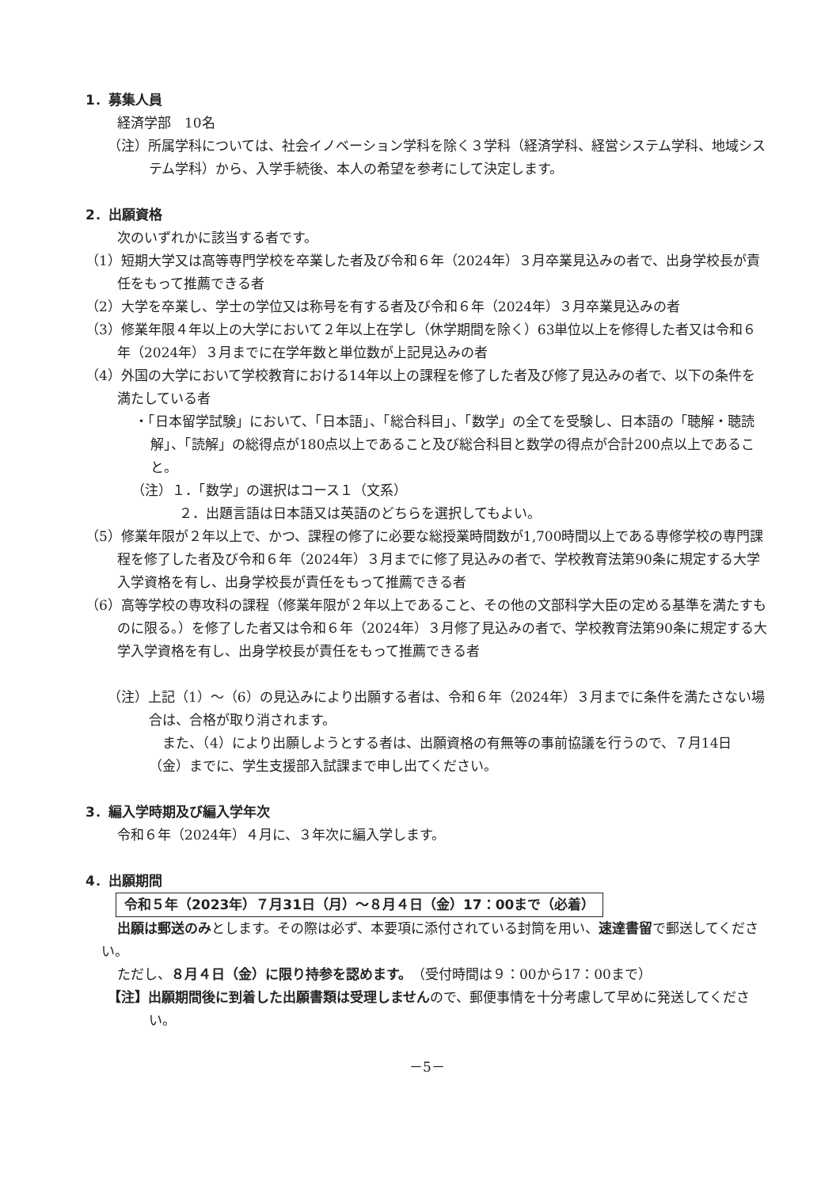1．募集人員
経済学部　10名
（注）所属学科については、社会イノベーション学科を除く３学科（経済学科、経営システム学科、地域システム学科）から、入学手続後、本人の希望を参考にして決定します。
2．出願資格
次のいずれかに該当する者です。
（1）短期大学又は高等専門学校を卒業した者及び令和６年（2024年）３月卒業見込みの者で、出身学校長が責任をもって推薦できる者
（2）大学を卒業し、学士の学位又は称号を有する者及び令和６年（2024年）３月卒業見込みの者
（3）修業年限４年以上の大学において２年以上在学し（休学期間を除く）63単位以上を修得した者又は令和６年（2024年）３月までに在学年数と単位数が上記見込みの者
（4）外国の大学において学校教育における14年以上の課程を修了した者及び修了見込みの者で、以下の条件を満たしている者
・「日本留学試験」において、「日本語」、「総合科目」、「数学」の全てを受験し、日本語の「聴解・聴読解」、「読解」の総得点が180点以上であること及び総合科目と数学の得点が合計200点以上であること。
（注）１．「数学」の選択はコース１（文系）
２．出題言語は日本語又は英語のどちらを選択してもよい。
（5）修業年限が２年以上で、かつ、課程の修了に必要な総授業時間数が1,700時間以上である専修学校の専門課程を修了した者及び令和６年（2024年）３月までに修了見込みの者で、学校教育法第90条に規定する大学入学資格を有し、出身学校長が責任をもって推薦できる者
（6）高等学校の専攻科の課程（修業年限が２年以上であること、その他の文部科学大臣の定める基準を満たすものに限る。）を修了した者又は令和６年（2024年）３月修了見込みの者で、学校教育法第90条に規定する大学入学資格を有し、出身学校長が責任をもって推薦できる者
（注）上記（1）～（6）の見込みにより出願する者は、令和６年（2024年）３月までに条件を満たさない場合は、合格が取り消されます。
　また、（4）により出願しようとする者は、出願資格の有無等の事前協議を行うので、７月14日（金）までに、学生支援部入試課まで申し出てください。
3．編入学時期及び編入学年次
令和６年（2024年）４月に、３年次に編入学します。
4．出願期間
令和５年（2023年）７月31日（月）～８月４日（金）17：00まで（必着）
出願は郵送のみとします。その際は必ず、本要項に添付されている封筒を用い、速達書留で郵送してください。
ただし、８月４日（金）に限り持参を認めます。（受付時間は９：00から17：00まで）
【注】出願期間後に到着した出願書類は受理しませんので、郵便事情を十分考慮して早めに発送してください。
－5－